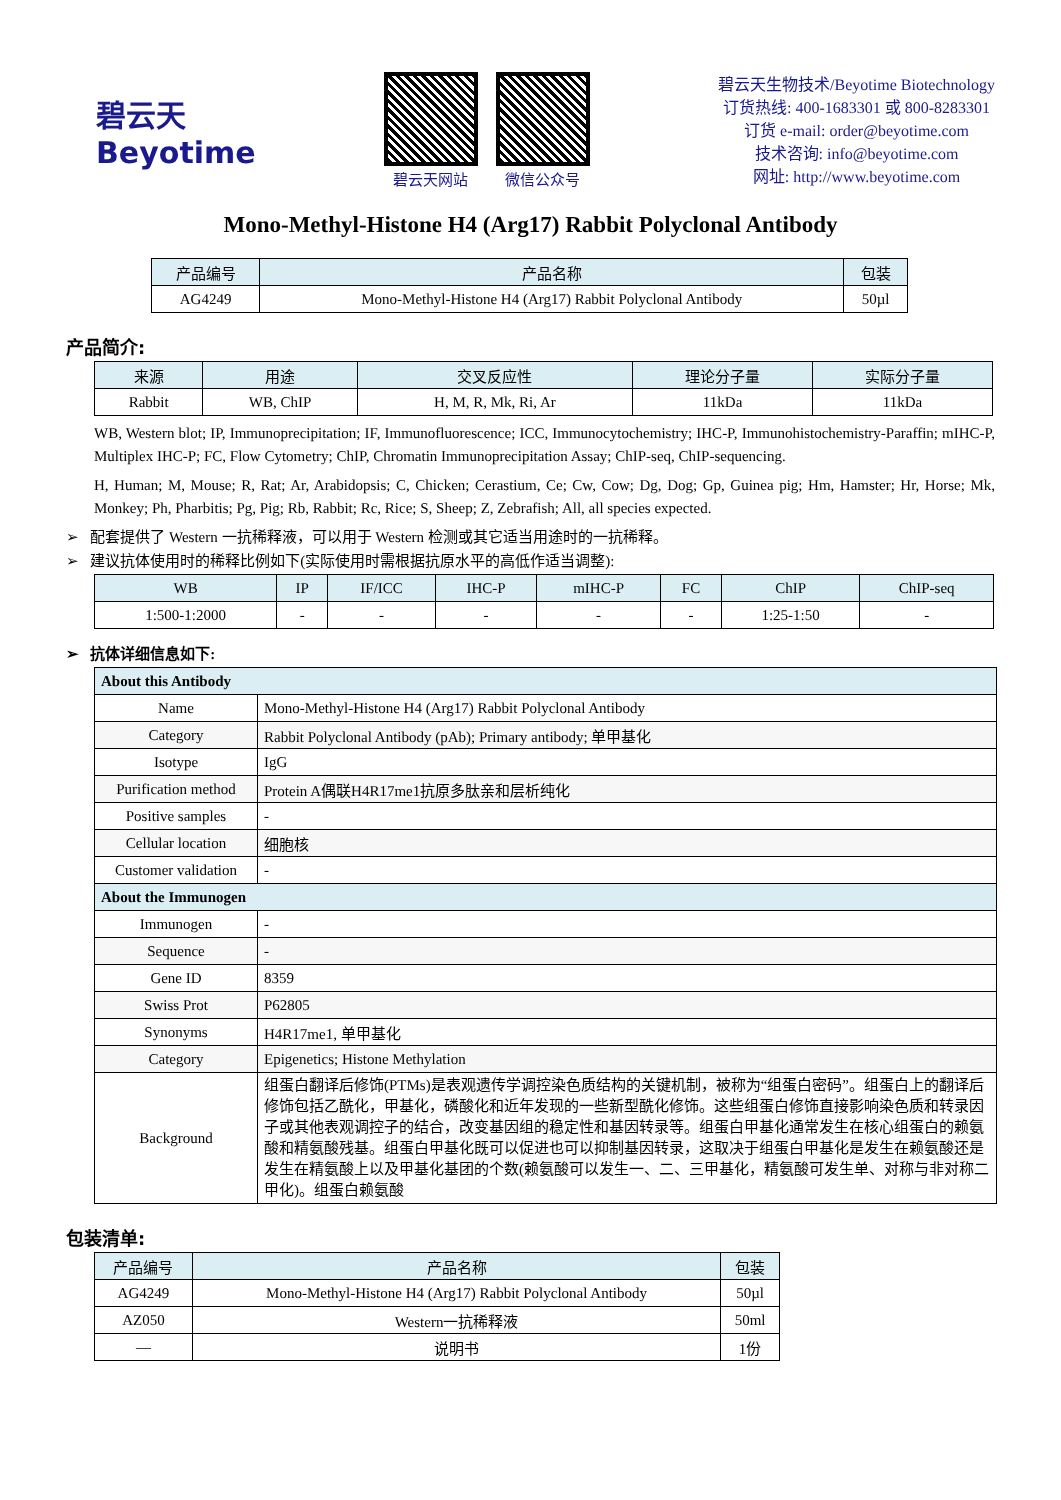碧云天
Beyotime
碧云天网站 微信公众号
碧云天生物技术/Beyotime Biotechnology
订货热线: 400-1683301 或 800-8283301
订货 e-mail: order@beyotime.com
技术咨询: info@beyotime.com
网址: http://www.beyotime.com
Mono-Methyl-Histone H4 (Arg17) Rabbit Polyclonal Antibody
| 产品编号 | 产品名称 | 包装 |
| --- | --- | --- |
| AG4249 | Mono-Methyl-Histone H4 (Arg17) Rabbit Polyclonal Antibody | 50µl |
产品简介:
| 来源 | 用途 | 交叉反应性 | 理论分子量 | 实际分子量 |
| --- | --- | --- | --- | --- |
| Rabbit | WB, ChIP | H, M, R, Mk, Ri, Ar | 11kDa | 11kDa |
WB, Western blot; IP, Immunoprecipitation; IF, Immunofluorescence; ICC, Immunocytochemistry; IHC-P, Immunohistochemistry-Paraffin; mIHC-P, Multiplex IHC-P; FC, Flow Cytometry; ChIP, Chromatin Immunoprecipitation Assay; ChIP-seq, ChIP-sequencing.
H, Human; M, Mouse; R, Rat; Ar, Arabidopsis; C, Chicken; Cerastium, Ce; Cw, Cow; Dg, Dog; Gp, Guinea pig; Hm, Hamster; Hr, Horse; Mk, Monkey; Ph, Pharbitis; Pg, Pig; Rb, Rabbit; Rc, Rice; S, Sheep; Z, Zebrafish; All, all species expected.
➢ 配套提供了 Western 一抗稀释液，可以用于 Western 检测或其它适当用途时的一抗稀释。
➢ 建议抗体使用时的稀释比例如下(实际使用时需根据抗原水平的高低作适当调整):
| WB | IP | IF/ICC | IHC-P | mIHC-P | FC | ChIP | ChIP-seq |
| --- | --- | --- | --- | --- | --- | --- | --- |
| 1:500-1:2000 | - | - | - | - | - | 1:25-1:50 | - |
➢ 抗体详细信息如下:
| About this Antibody | |
| --- | --- |
| Name | Mono-Methyl-Histone H4 (Arg17) Rabbit Polyclonal Antibody |
| Category | Rabbit Polyclonal Antibody (pAb); Primary antibody; 单甲基化 |
| Isotype | IgG |
| Purification method | Protein A偶联H4R17me1抗原多肽亲和层析纯化 |
| Positive samples | - |
| Cellular location | 细胞核 |
| Customer validation | - |
| About the Immunogen | |
| Immunogen | - |
| Sequence | - |
| Gene ID | 8359 |
| Swiss Prot | P62805 |
| Synonyms | H4R17me1, 单甲基化 |
| Category | Epigenetics; Histone Methylation |
| Background | 组蛋白翻译后修饰(PTMs)是表观遗传学调控染色质结构的关键机制，被称为“组蛋白密码”。组蛋白上的翻译后修饰包括乙酰化，甲基化，磷酸化和近年发现的一些新型酰化修饰。这些组蛋白修饰直接影响染色质和转录因子或其他表观调控子的结合，改变基因组的稳定性和基因转录等。组蛋白甲基化通常发生在核心组蛋白的赖氨酸和精氨酸残基。组蛋白甲基化既可以促进也可以抑制基因转录，这取决于组蛋白甲基化是发生在赖氨酸还是发生在精氨酸上以及甲基化基团的个数(赖氨酸可以发生一、二、三甲基化，精氨酸可发生单、对称与非对称二甲化)。组蛋白赖氨酸 |
包装清单:
| 产品编号 | 产品名称 | 包装 |
| --- | --- | --- |
| AG4249 | Mono-Methyl-Histone H4 (Arg17) Rabbit Polyclonal Antibody | 50µl |
| AZ050 | Western一抗稀释液 | 50ml |
| — | 说明书 | 1份 |